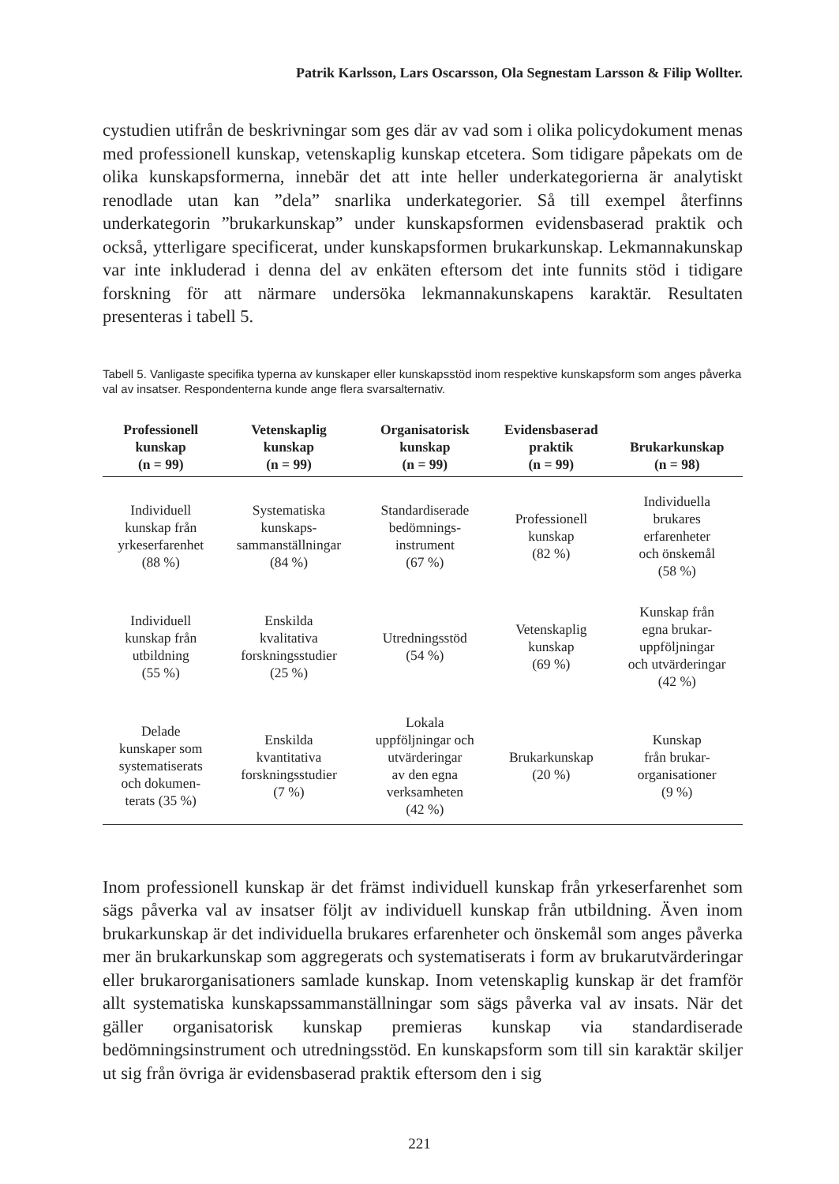Patrik Karlsson, Lars Oscarsson, Ola Segnestam Larsson & Filip Wollter.
cystudien utifrån de beskrivningar som ges där av vad som i olika policydokument menas med professionell kunskap, vetenskaplig kunskap etcetera. Som tidigare påpekats om de olika kunskapsformerna, innebär det att inte heller underkategorierna är analytiskt renodlade utan kan ”dela” snarlika underkategorier. Så till exempel återfinns underkategorin ”brukarkunskap” under kunskapsformen evidensbaserad praktik och också, ytterligare specificerat, under kunskapsformen brukarkunskap. Lekmannakunskap var inte inkluderad i denna del av enkäten eftersom det inte funnits stöd i tidigare forskning för att närmare undersöka lekmannakunskapens karaktär. Resultaten presenteras i tabell 5.
Tabell 5. Vanligaste specifika typerna av kunskaper eller kunskapsstöd inom respektive kunskapsform som anges påverka val av insatser. Respondenterna kunde ange flera svarsalternativ.
| Professionell kunskap (n = 99) | Vetenskaplig kunskap (n = 99) | Organisatorisk kunskap (n = 99) | Evidensbaserad praktik (n = 99) | Brukarkunskap (n = 98) |
| --- | --- | --- | --- | --- |
| Individuell kunskap från yrkeserfarenhet (88 %) | Systematiska kunskaps- sammanställningar (84 %) | Standardiserade bedömnings- instrument (67 %) | Professionell kunskap (82 %) | Individuella brukares erfarenheter och önskemål (58 %) |
| Individuell kunskap från utbildning (55 %) | Enskilda kvalitativa forskningsstudier (25 %) | Utredningsstöd (54 %) | Vetenskaplig kunskap (69 %) | Kunskap från egna brukar- uppföljningar och utvärderingar (42 %) |
| Delade kunskaper som systematiserats och dokumen- terats (35 %) | Enskilda kvantitativa forskningsstudier (7 %) | Lokala uppföljningar och utvärderingar av den egna verksamheten (42 %) | Brukarkunskap (20 %) | Kunskap från brukar- organisationer (9 %) |
Inom professionell kunskap är det främst individuell kunskap från yrkeserfarenhet som sägs påverka val av insatser följt av individuell kunskap från utbildning. Även inom brukarkunskap är det individuella brukares erfarenheter och önskemål som anges påverka mer än brukarkunskap som aggregerats och systematiserats i form av brukarutvärderingar eller brukarorganisationers samlade kunskap. Inom vetenskaplig kunskap är det framför allt systematiska kunskapssammanställningar som sägs påverka val av insats. När det gäller organisatorisk kunskap premieras kunskap via standardiserade bedömningsinstrument och utredningsstöd. En kunskapsform som till sin karaktär skiljer ut sig från övriga är evidensbaserad praktik eftersom den i sig
221